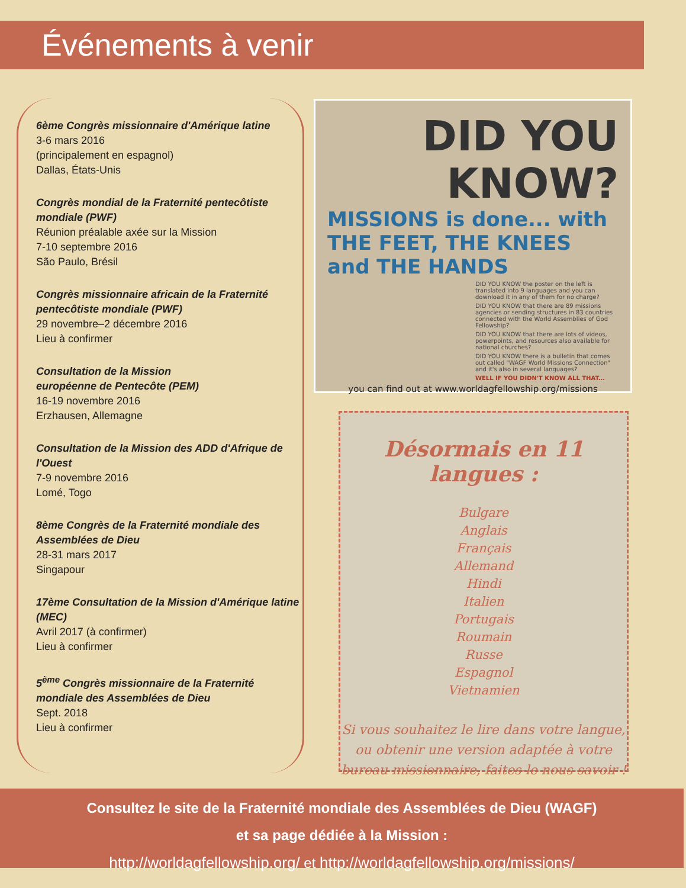Événements à venir
6ème Congrès missionnaire d'Amérique latine
3-6 mars 2016
(principalement en espagnol)
Dallas, États-Unis
Congrès mondial de la Fraternité pentecôtiste mondiale (PWF)
Réunion préalable axée sur la Mission
7-10 septembre 2016
São Paulo, Brésil
Congrès missionnaire africain de la Fraternité pentecôtiste mondiale (PWF)
29 novembre–2 décembre 2016
Lieu à confirmer
Consultation de la Mission
européenne de Pentecôte (PEM)
16-19 novembre 2016
Erzhausen, Allemagne
Consultation de la Mission des ADD d'Afrique de l'Ouest
7-9 novembre 2016
Lomé, Togo
8ème Congrès de la Fraternité mondiale des Assemblées de Dieu
28-31 mars 2017
Singapour
17ème Consultation de la Mission d'Amérique latine (MEC)
Avril 2017 (à confirmer)
Lieu à confirmer
5<sup>ème</sup> Congrès missionnaire de la Fraternité mondiale des Assemblées de Dieu
Sept. 2018
Lieu à confirmer
DID YOU
KNOW?
MISSIONS is done... with THE FEET, THE KNEES and THE HANDS
DID YOU KNOW the poster on the left is translated into 9 languages and you can download it in any of them for no charge?
DID YOU KNOW that there are 89 missions agencies or sending structures in 83 countries connected with the World Assemblies of God Fellowship?
DID YOU KNOW that there are lots of videos, powerpoints, and resources also available for national churches?
DID YOU KNOW there is a bulletin that comes out called "WAGF World Missions Connection" and it's also in several languages?
WELL IF YOU DIDN'T KNOW ALL THAT...
you can find out at www.worldagfellowship.org/missions
Désormais en 11 langues :
Bulgare
Anglais
Français
Allemand
Hindi
Italien
Portugais
Roumain
Russe
Espagnol
Vietnamien
Si vous souhaitez le lire dans votre langue, ou obtenir une version adaptée à votre bureau missionnaire, faites-le nous savoir !
Consultez le site de la Fraternité mondiale des Assemblées de Dieu (WAGF)
et sa page dédiée à la Mission :
http://worldagfellowship.org/ et http://worldagfellowship.org/missions/